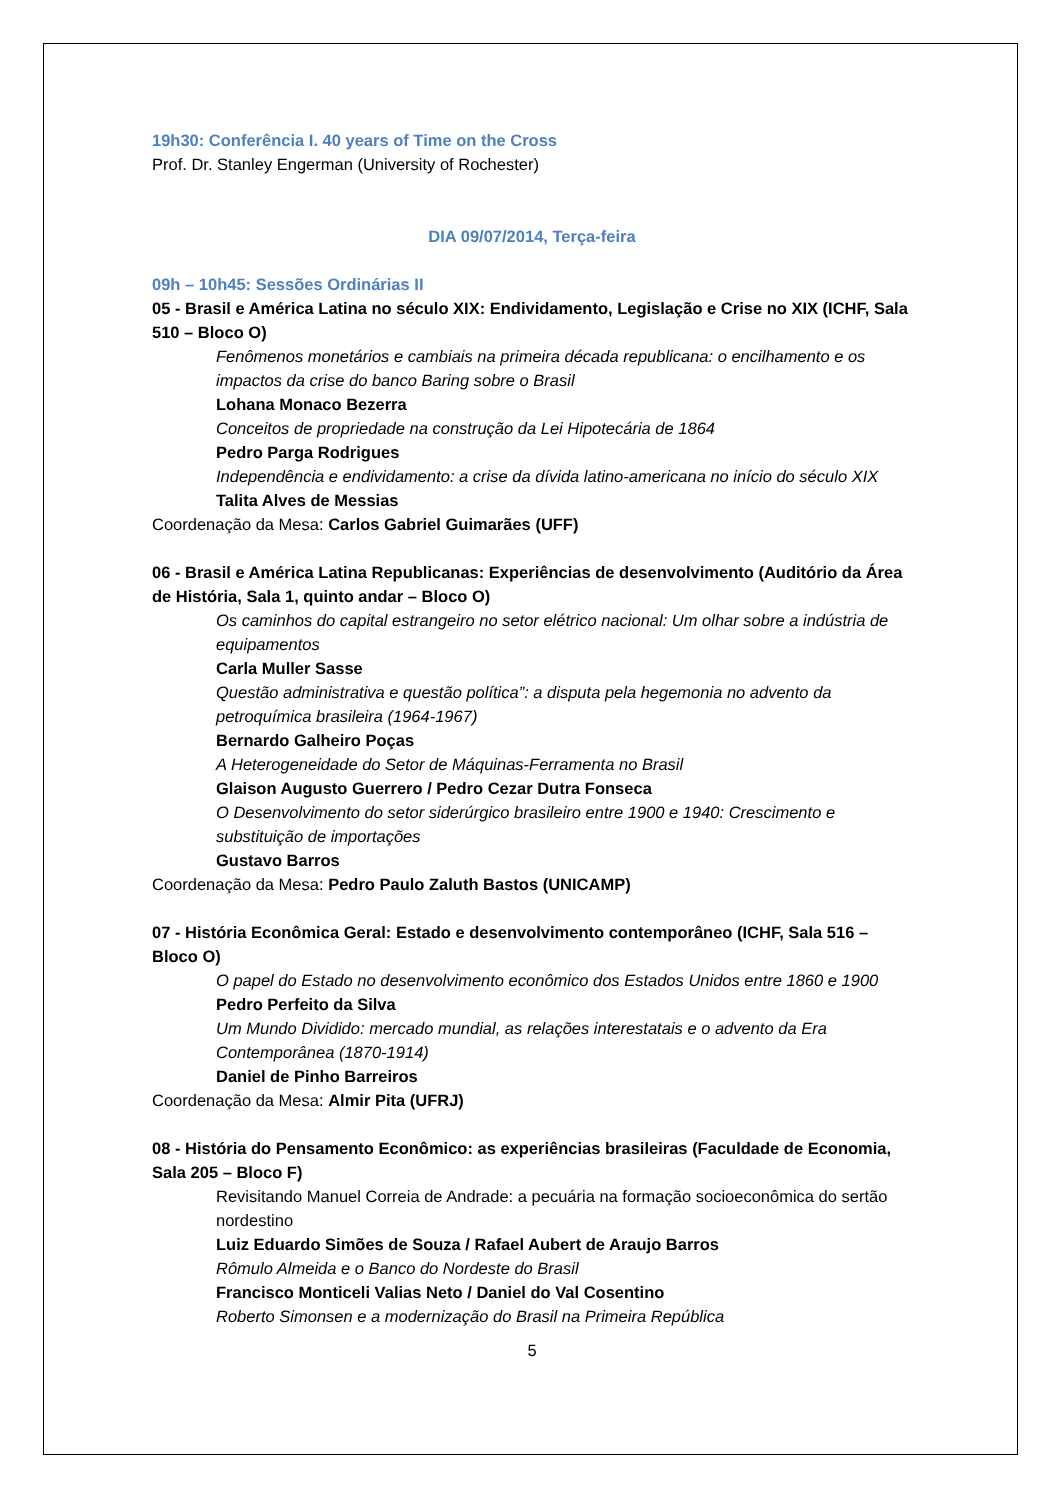19h30: Conferência I. 40 years of Time on the Cross
Prof. Dr. Stanley Engerman (University of Rochester)
DIA 09/07/2014, Terça-feira
09h – 10h45: Sessões Ordinárias II
05 - Brasil e América Latina no século XIX: Endividamento, Legislação e Crise no XIX (ICHF, Sala 510 – Bloco O)
Fenômenos monetários e cambiais na primeira década republicana: o encilhamento e os impactos da crise do banco Baring sobre o Brasil
Lohana Monaco Bezerra
Conceitos de propriedade na construção da Lei Hipotecária de 1864
Pedro Parga Rodrigues
Independência e endividamento: a crise da dívida latino-americana no início do século XIX
Talita Alves de Messias
Coordenação da Mesa: Carlos Gabriel Guimarães (UFF)
06 - Brasil e América Latina Republicanas: Experiências de desenvolvimento (Auditório da Área de História, Sala 1, quinto andar – Bloco O)
Os caminhos do capital estrangeiro no setor elétrico nacional: Um olhar sobre a indústria de equipamentos
Carla Muller Sasse
Questão administrativa e questão política”: a disputa pela hegemonia no advento da petroquímica brasileira (1964-1967)
Bernardo Galheiro Poças
A Heterogeneidade do Setor de Máquinas-Ferramenta no Brasil
Glaison Augusto Guerrero / Pedro Cezar Dutra Fonseca
O Desenvolvimento do setor siderúrgico brasileiro entre 1900 e 1940: Crescimento e substituição de importações
Gustavo Barros
Coordenação da Mesa: Pedro Paulo Zaluth Bastos (UNICAMP)
07 - História Econômica Geral: Estado e desenvolvimento contemporâneo (ICHF, Sala 516 – Bloco O)
O papel do Estado no desenvolvimento econômico dos Estados Unidos entre 1860 e 1900
Pedro Perfeito da Silva
Um Mundo Dividido: mercado mundial, as relações interestatais e o advento da Era Contemporânea (1870-1914)
Daniel de Pinho Barreiros
Coordenação da Mesa: Almir Pita (UFRJ)
08 - História do Pensamento Econômico: as experiências brasileiras (Faculdade de Economia, Sala 205 – Bloco F)
Revisitando Manuel Correia de Andrade: a pecuária na formação socioeconômica do sertão nordestino
Luiz Eduardo Simões de Souza / Rafael Aubert de Araujo Barros
Rômulo Almeida e o Banco do Nordeste do Brasil
Francisco Monticeli Valias Neto / Daniel do Val Cosentino
Roberto Simonsen e a modernização do Brasil na Primeira República
5